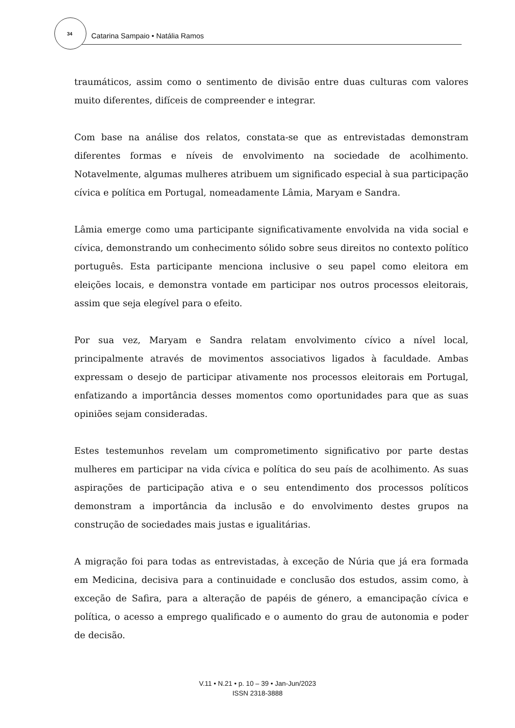34 Catarina Sampaio • Natália Ramos
traumáticos, assim como o sentimento de divisão entre duas culturas com valores muito diferentes, difíceis de compreender e integrar.
Com base na análise dos relatos, constata-se que as entrevistadas demonstram diferentes formas e níveis de envolvimento na sociedade de acolhimento. Notavelmente, algumas mulheres atribuem um significado especial à sua participação cívica e política em Portugal, nomeadamente Lâmia, Maryam e Sandra.
Lâmia emerge como uma participante significativamente envolvida na vida social e cívica, demonstrando um conhecimento sólido sobre seus direitos no contexto político português. Esta participante menciona inclusive o seu papel como eleitora em eleições locais, e demonstra vontade em participar nos outros processos eleitorais, assim que seja elegível para o efeito.
Por sua vez, Maryam e Sandra relatam envolvimento cívico a nível local, principalmente através de movimentos associativos ligados à faculdade. Ambas expressam o desejo de participar ativamente nos processos eleitorais em Portugal, enfatizando a importância desses momentos como oportunidades para que as suas opiniões sejam consideradas.
Estes testemunhos revelam um comprometimento significativo por parte destas mulheres em participar na vida cívica e política do seu país de acolhimento. As suas aspirações de participação ativa e o seu entendimento dos processos políticos demonstram a importância da inclusão e do envolvimento destes grupos na construção de sociedades mais justas e igualitárias.
A migração foi para todas as entrevistadas, à exceção de Núria que já era formada em Medicina, decisiva para a continuidade e conclusão dos estudos, assim como, à exceção de Safira, para a alteração de papéis de género, a emancipação cívica e política, o acesso a emprego qualificado e o aumento do grau de autonomia e poder de decisão.
V.11 • N.21 • p. 10 – 39 • Jan-Jun/2023
ISSN 2318-3888